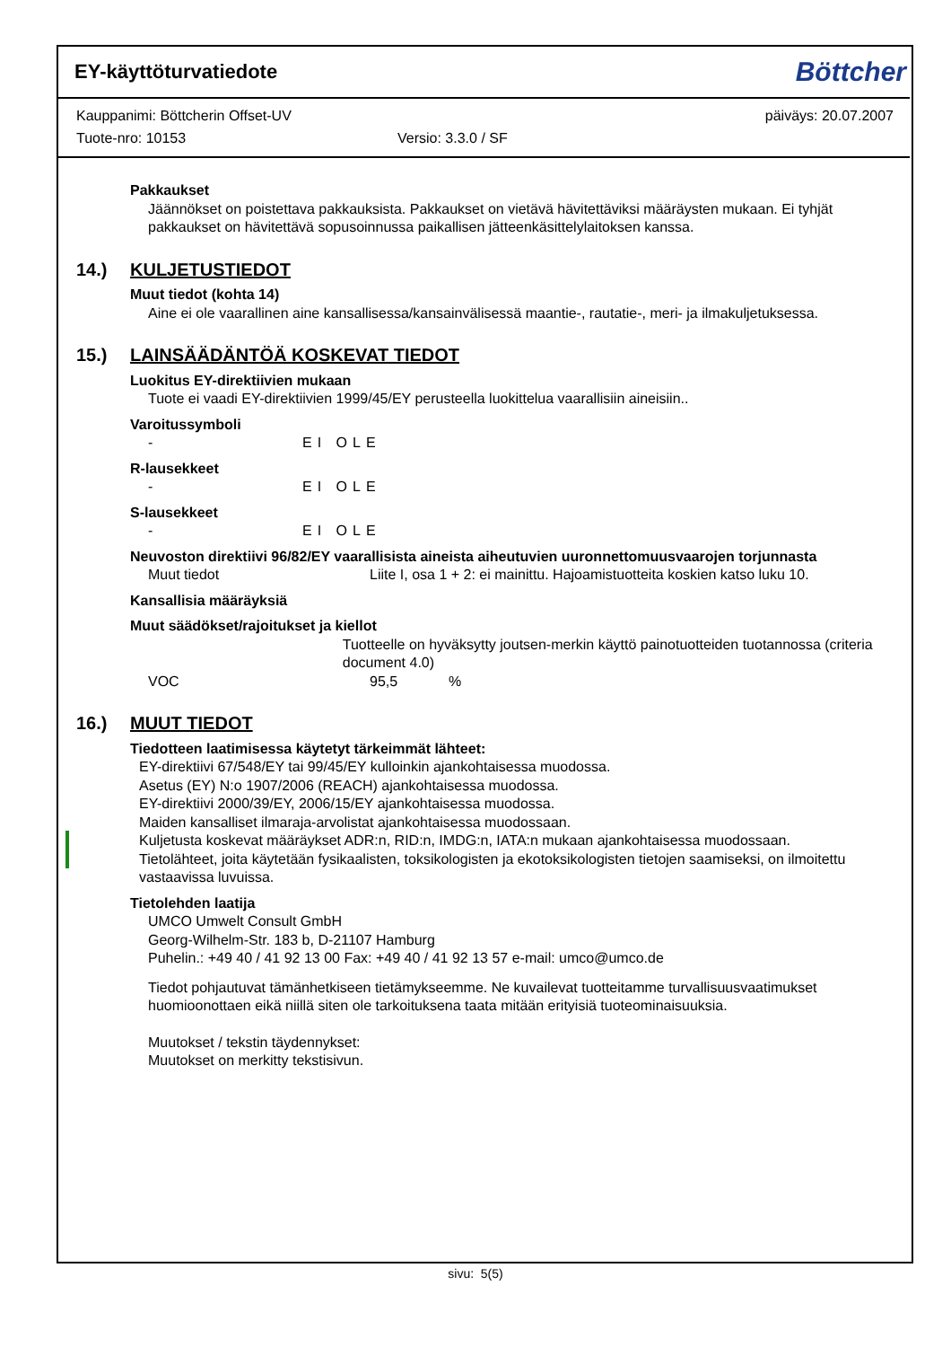EY-käyttöturvatiedote
Böttcher
Kauppanimi: Böttcherin Offset-UV päiväys: 20.07.2007
Tuote-nro: 10153 Versio: 3.3.0 / SF
Pakkaukset
Jäännökset on poistettava pakkauksista. Pakkaukset on vietävä hävitettäviksi määräysten mukaan. Ei tyhjät pakkaukset on hävitettävä sopusoinnussa paikallisen jätteenkäsittelylaitoksen kanssa.
14.) KULJETUSTIEDOT
Muut tiedot (kohta 14)
Aine ei ole vaarallinen aine kansallisessa/kansainvälisessä maantie-, rautatie-, meri- ja ilmakuljetuksessa.
15.) LAINSÄÄDÄNTÖÄ KOSKEVAT TIEDOT
Luokitus EY-direktiivien mukaan
Tuote ei vaadi EY-direktiivien 1999/45/EY perusteella luokittelua vaarallisiin aineisiin..
Varoitussymboli
- EI OLE
R-lausekkeet
- EI OLE
S-lausekkeet
- EI OLE
Neuvoston direktiivi 96/82/EY vaarallisista aineista aiheutuvien uuronnettomuusvaarojen torjunnasta
Muut tiedot Liite I, osa 1 + 2: ei mainittu. Hajoamistuotteita koskien katso luku 10.
Kansallisia määräyksiä
Muut säädökset/rajoitukset ja kiellot
Tuotteelle on hyväksytty joutsen-merkin käyttö painotuotteiden tuotannossa (criteria document 4.0)
VOC 95,5%
16.) MUUT TIEDOT
Tiedotteen laatimisessa käytetyt tärkeimmät lähteet:
EY-direktiivi 67/548/EY tai 99/45/EY kulloinkin ajankohtaisessa muodossa.
Asetus (EY) N:o 1907/2006 (REACH) ajankohtaisessa muodossa.
EY-direktiivi 2000/39/EY, 2006/15/EY ajankohtaisessa muodossa.
Maiden kansalliset ilmaraja-arvolistat ajankohtaisessa muodossaan.
Kuljetusta koskevat määräykset ADR:n, RID:n, IMDG:n, IATA:n mukaan ajankohtaisessa muodossaan.
Tietolähteet, joita käytetään fysikaalisten, toksikologisten ja ekotoksikologisten tietojen saamiseksi, on ilmoitettu vastaavissa luvuissa.
Tietolehden laatija
UMCO Umwelt Consult GmbH
Georg-Wilhelm-Str. 183 b, D-21107 Hamburg
Puhelin.: +49 40 / 41 92 13 00 Fax: +49 40 / 41 92 13 57 e-mail: umco@umco.de
Tiedot pohjautuvat tämänhetkiseen tietämykseemme. Ne kuvailevat tuotteitamme turvallisuusvaatimukset huomioonottaen eikä niillä siten ole tarkoituksena taata mitään erityisiä tuoteominaisuuksia.
Muutokset / tekstin täydennykset:
Muutokset on merkitty tekstisivun.
sivu: 5(5)